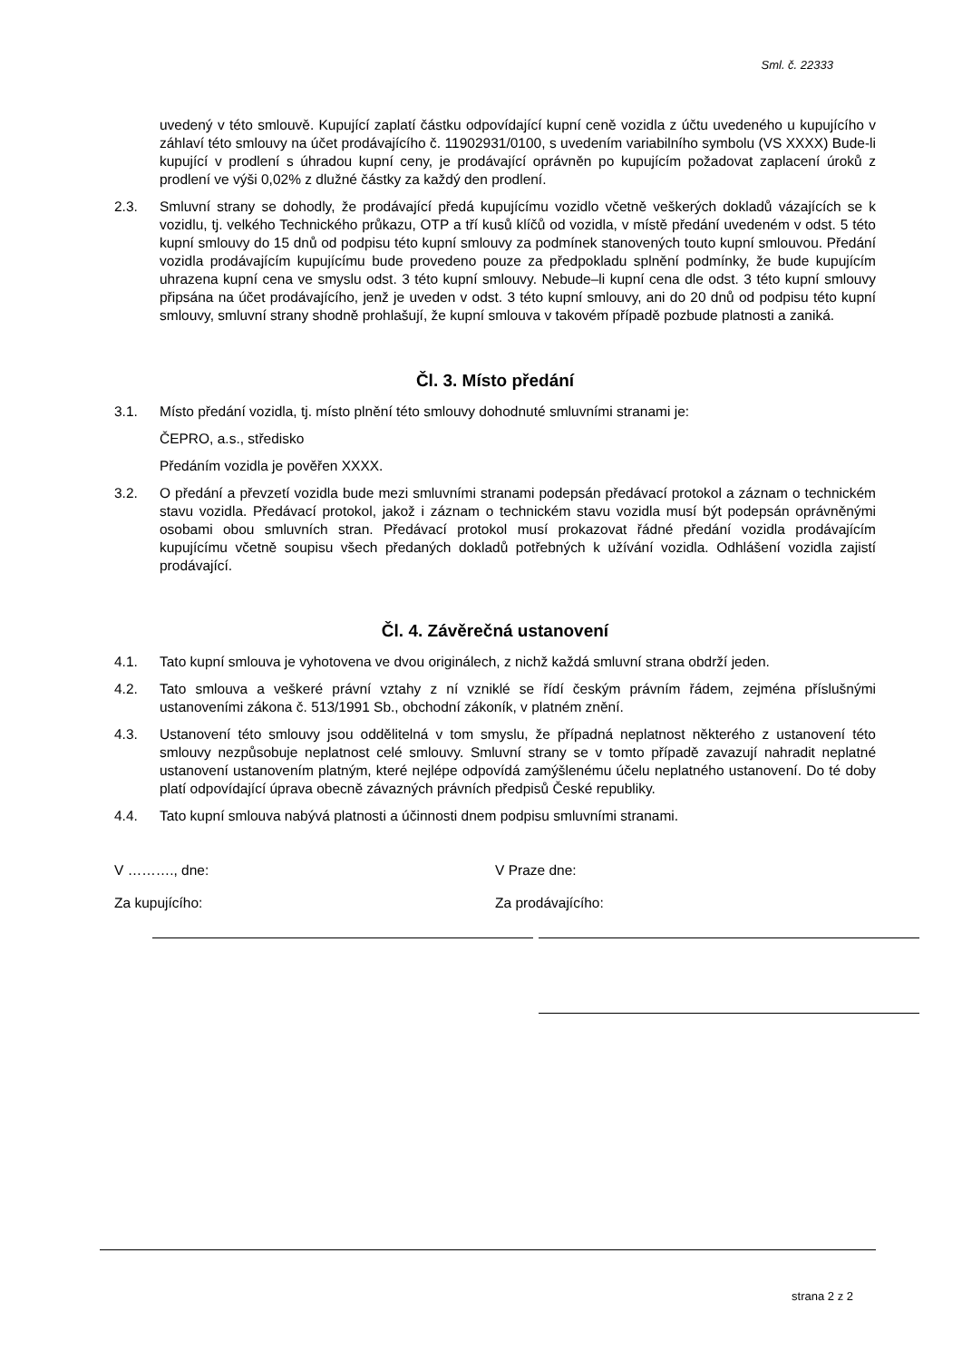Sml. č. 22333
uvedený v této smlouvě. Kupující zaplatí částku odpovídající kupní ceně vozidla z účtu uvedeného u kupujícího v záhlaví této smlouvy na účet prodávajícího č. 11902931/0100, s uvedením variabilního symbolu (VS XXXX) Bude-li kupující v prodlení s úhradou kupní ceny, je prodávající oprávněn po kupujícím požadovat zaplacení úroků z prodlení ve výši 0,02% z dlužné částky za každý den prodlení.
2.3. Smluvní strany se dohodly, že prodávající předá kupujícímu vozidlo včetně veškerých dokladů vázajících se k vozidlu, tj. velkého Technického průkazu, OTP a tří kusů klíčů od vozidla, v místě předání uvedeném v odst. 5 této kupní smlouvy do 15 dnů od podpisu této kupní smlouvy za podmínek stanovených touto kupní smlouvou. Předání vozidla prodávajícím kupujícímu bude provedeno pouze za předpokladu splnění podmínky, že bude kupujícím uhrazena kupní cena ve smyslu odst. 3 této kupní smlouvy. Nebude–li kupní cena dle odst. 3 této kupní smlouvy připsána na účet prodávajícího, jenž je uveden v odst. 3 této kupní smlouvy, ani do 20 dnů od podpisu této kupní smlouvy, smluvní strany shodně prohlašují, že kupní smlouva v takovém případě pozbude platnosti a zaniká.
Čl. 3. Místo předání
3.1. Místo předání vozidla, tj. místo plnění této smlouvy dohodnuté smluvními stranami je:
ČEPRO, a.s., středisko
Předáním vozidla je pověřen XXXX.
3.2. O předání a převzetí vozidla bude mezi smluvními stranami podepsán předávací protokol a záznam o technickém stavu vozidla. Předávací protokol, jakož i záznam o technickém stavu vozidla musí být podepsán oprávněnými osobami obou smluvních stran. Předávací protokol musí prokazovat řádné předání vozidla prodávajícím kupujícímu včetně soupisu všech předaných dokladů potřebných k užívání vozidla. Odhlášení vozidla zajistí prodávající.
Čl. 4. Závěrečná ustanovení
4.1. Tato kupní smlouva je vyhotovena ve dvou originálech, z nichž každá smluvní strana obdrží jeden.
4.2. Tato smlouva a veškeré právní vztahy z ní vzniklé se řídí českým právním řádem, zejména příslušnými ustanoveními zákona č. 513/1991 Sb., obchodní zákoník, v platném znění.
4.3. Ustanovení této smlouvy jsou oddělitelná v tom smyslu, že případná neplatnost některého z ustanovení této smlouvy nezpůsobuje neplatnost celé smlouvy. Smluvní strany se v tomto případě zavazují nahradit neplatné ustanovení ustanovením platným, které nejlépe odpovídá zamýšlenému účelu neplatného ustanovení. Do té doby platí odpovídající úprava obecně závazných právních předpisů České republiky.
4.4. Tato kupní smlouva nabývá platnosti a účinnosti dnem podpisu smluvními stranami.
V ………., dne:
Za kupujícího:
V Praze dne:
Za prodávajícího:
strana 2 z 2